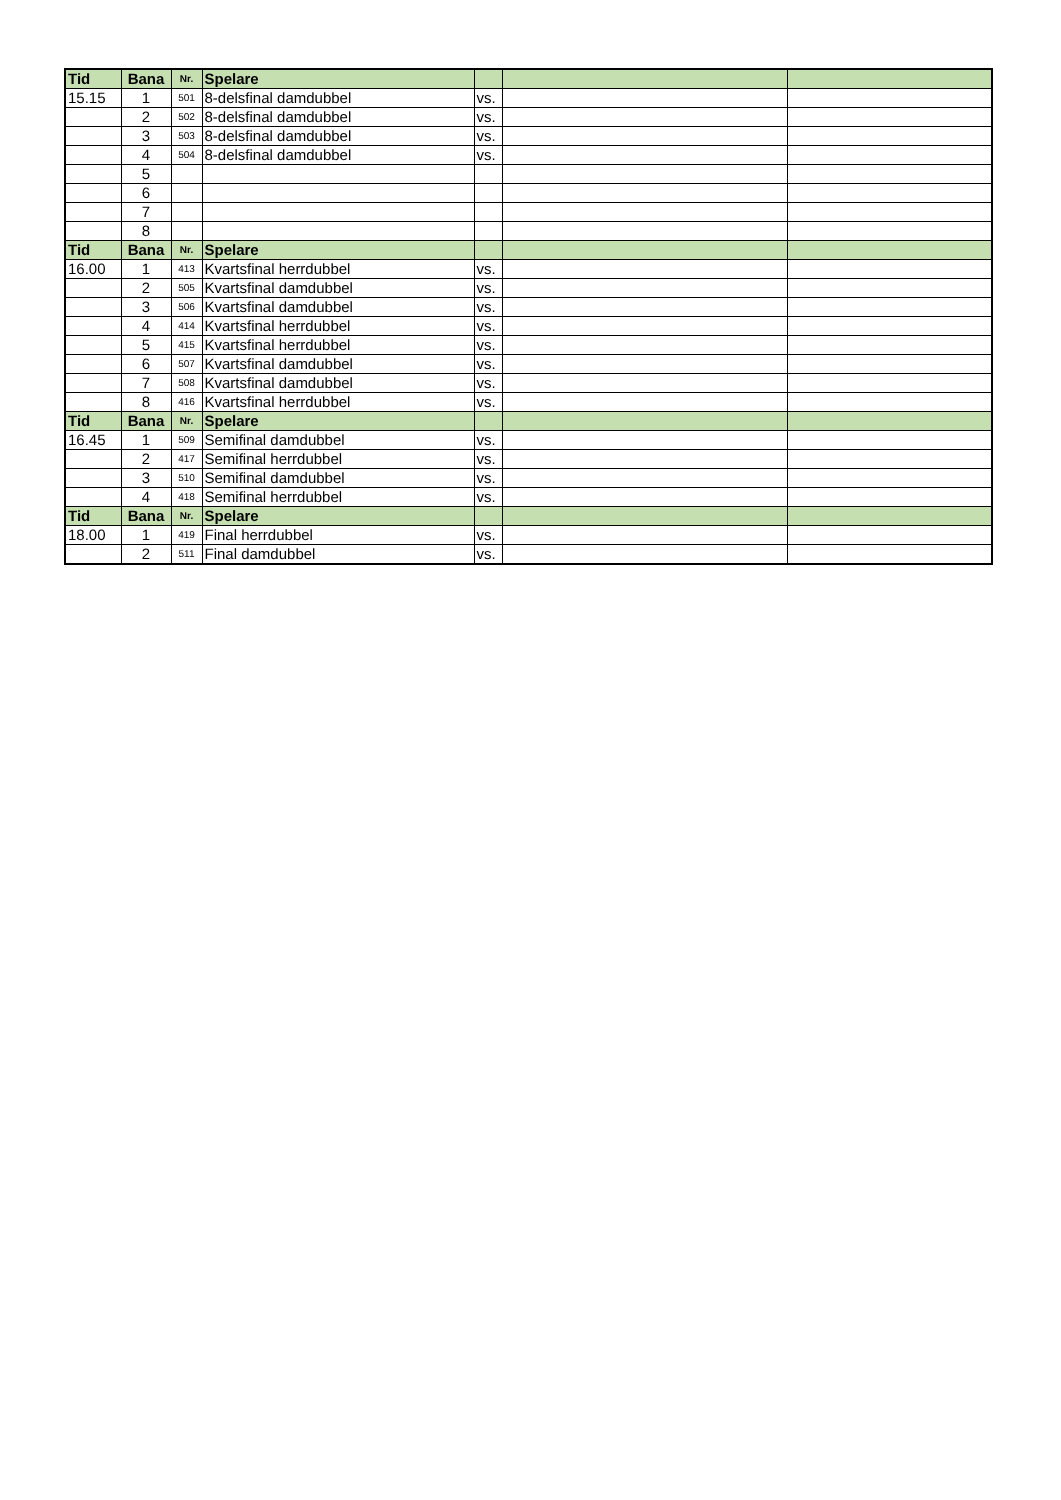| Tid | Bana | Nr. | Spelare | | | |
| --- | --- | --- | --- | --- | --- | --- |
| 15.15 | 1 | 501 | 8-delsfinal damdubbel | vs. | | |
| | 2 | 502 | 8-delsfinal damdubbel | vs. | | |
| | 3 | 503 | 8-delsfinal damdubbel | vs. | | |
| | 4 | 504 | 8-delsfinal damdubbel | vs. | | |
| | 5 | | | | | |
| | 6 | | | | | |
| | 7 | | | | | |
| | 8 | | | | | |
| Tid | Bana | Nr. | Spelare | | | |
| 16.00 | 1 | 413 | Kvartsfinal herrdubbel | vs. | | |
| | 2 | 505 | Kvartsfinal damdubbel | vs. | | |
| | 3 | 506 | Kvartsfinal damdubbel | vs. | | |
| | 4 | 414 | Kvartsfinal herrdubbel | vs. | | |
| | 5 | 415 | Kvartsfinal herrdubbel | vs. | | |
| | 6 | 507 | Kvartsfinal damdubbel | vs. | | |
| | 7 | 508 | Kvartsfinal damdubbel | vs. | | |
| | 8 | 416 | Kvartsfinal herrdubbel | vs. | | |
| Tid | Bana | Nr. | Spelare | | | |
| 16.45 | 1 | 509 | Semifinal damdubbel | vs. | | |
| | 2 | 417 | Semifinal herrdubbel | vs. | | |
| | 3 | 510 | Semifinal damdubbel | vs. | | |
| | 4 | 418 | Semifinal herrdubbel | vs. | | |
| Tid | Bana | Nr. | Spelare | | | |
| 18.00 | 1 | 419 | Final herrdubbel | vs. | | |
| | 2 | 511 | Final damdubbel | vs. | | |